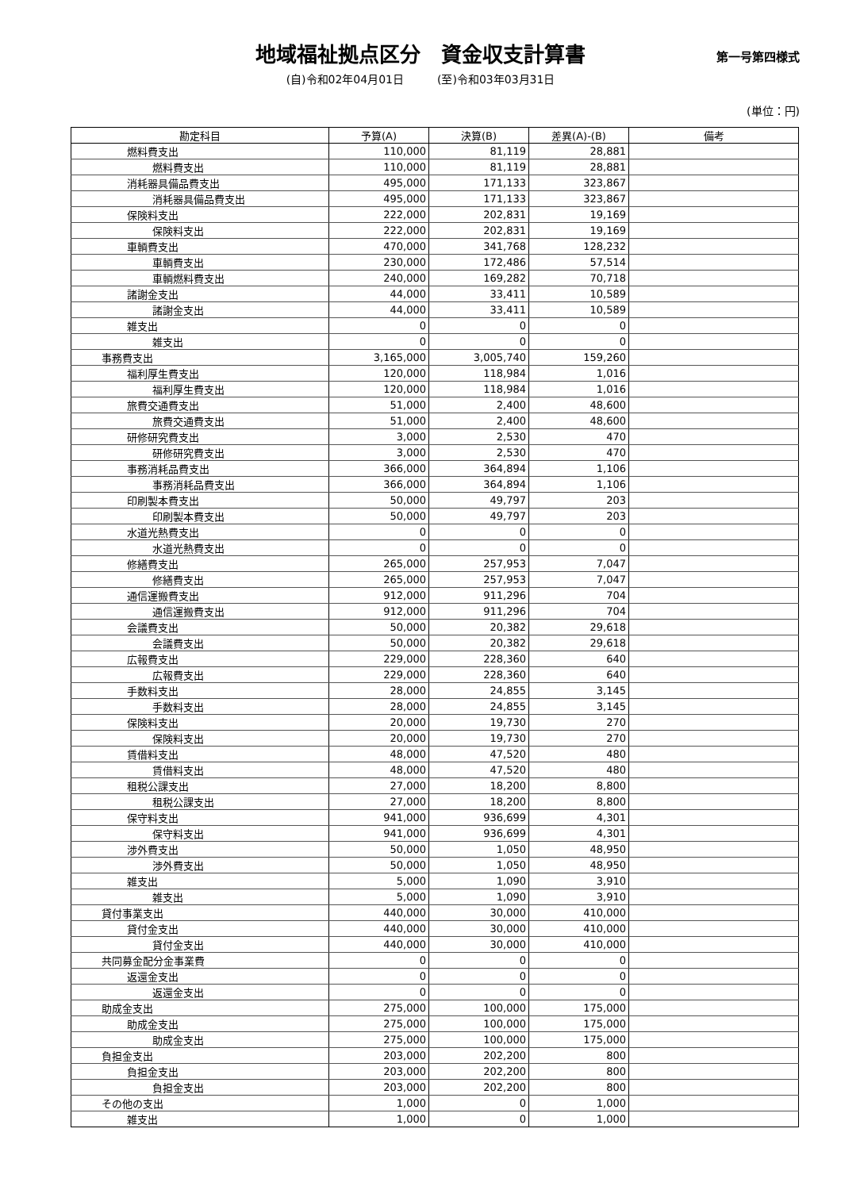地域福祉拠点区分　資金収支計算書
第一号第四様式
(自)令和02年04月01日　　　(至)令和03年03月31日
(単位：円)
| 勘定科目 | 予算(A) | 決算(B) | 差異(A)-(B) | 備考 |
| --- | --- | --- | --- | --- |
| 燃料費支出 | 110,000 | 81,119 | 28,881 | |
| 燃料費支出 | 110,000 | 81,119 | 28,881 | |
| 消耗器具備品費支出 | 495,000 | 171,133 | 323,867 | |
| 消耗器具備品費支出 | 495,000 | 171,133 | 323,867 | |
| 保険料支出 | 222,000 | 202,831 | 19,169 | |
| 保険料支出 | 222,000 | 202,831 | 19,169 | |
| 車輌費支出 | 470,000 | 341,768 | 128,232 | |
| 車輌費支出 | 230,000 | 172,486 | 57,514 | |
| 車輌燃料費支出 | 240,000 | 169,282 | 70,718 | |
| 諸謝金支出 | 44,000 | 33,411 | 10,589 | |
| 諸謝金支出 | 44,000 | 33,411 | 10,589 | |
| 雑支出 | 0 | 0 | 0 | |
| 雑支出 | 0 | 0 | 0 | |
| 事務費支出 | 3,165,000 | 3,005,740 | 159,260 | |
| 福利厚生費支出 | 120,000 | 118,984 | 1,016 | |
| 福利厚生費支出 | 120,000 | 118,984 | 1,016 | |
| 旅費交通費支出 | 51,000 | 2,400 | 48,600 | |
| 旅費交通費支出 | 51,000 | 2,400 | 48,600 | |
| 研修研究費支出 | 3,000 | 2,530 | 470 | |
| 研修研究費支出 | 3,000 | 2,530 | 470 | |
| 事務消耗品費支出 | 366,000 | 364,894 | 1,106 | |
| 事務消耗品費支出 | 366,000 | 364,894 | 1,106 | |
| 印刷製本費支出 | 50,000 | 49,797 | 203 | |
| 印刷製本費支出 | 50,000 | 49,797 | 203 | |
| 水道光熱費支出 | 0 | 0 | 0 | |
| 水道光熱費支出 | 0 | 0 | 0 | |
| 修繕費支出 | 265,000 | 257,953 | 7,047 | |
| 修繕費支出 | 265,000 | 257,953 | 7,047 | |
| 通信運搬費支出 | 912,000 | 911,296 | 704 | |
| 通信運搬費支出 | 912,000 | 911,296 | 704 | |
| 会議費支出 | 50,000 | 20,382 | 29,618 | |
| 会議費支出 | 50,000 | 20,382 | 29,618 | |
| 広報費支出 | 229,000 | 228,360 | 640 | |
| 広報費支出 | 229,000 | 228,360 | 640 | |
| 手数料支出 | 28,000 | 24,855 | 3,145 | |
| 手数料支出 | 28,000 | 24,855 | 3,145 | |
| 保険料支出 | 20,000 | 19,730 | 270 | |
| 保険料支出 | 20,000 | 19,730 | 270 | |
| 賃借料支出 | 48,000 | 47,520 | 480 | |
| 賃借料支出 | 48,000 | 47,520 | 480 | |
| 租税公課支出 | 27,000 | 18,200 | 8,800 | |
| 租税公課支出 | 27,000 | 18,200 | 8,800 | |
| 保守料支出 | 941,000 | 936,699 | 4,301 | |
| 保守料支出 | 941,000 | 936,699 | 4,301 | |
| 渉外費支出 | 50,000 | 1,050 | 48,950 | |
| 渉外費支出 | 50,000 | 1,050 | 48,950 | |
| 雑支出 | 5,000 | 1,090 | 3,910 | |
| 雑支出 | 5,000 | 1,090 | 3,910 | |
| 貸付事業支出 | 440,000 | 30,000 | 410,000 | |
| 貸付金支出 | 440,000 | 30,000 | 410,000 | |
| 貸付金支出 | 440,000 | 30,000 | 410,000 | |
| 共同募金配分金事業費 | 0 | 0 | 0 | |
| 返還金支出 | 0 | 0 | 0 | |
| 返還金支出 | 0 | 0 | 0 | |
| 助成金支出 | 275,000 | 100,000 | 175,000 | |
| 助成金支出 | 275,000 | 100,000 | 175,000 | |
| 助成金支出 | 275,000 | 100,000 | 175,000 | |
| 負担金支出 | 203,000 | 202,200 | 800 | |
| 負担金支出 | 203,000 | 202,200 | 800 | |
| 負担金支出 | 203,000 | 202,200 | 800 | |
| その他の支出 | 1,000 | 0 | 1,000 | |
| 雑支出 | 1,000 | 0 | 1,000 | |